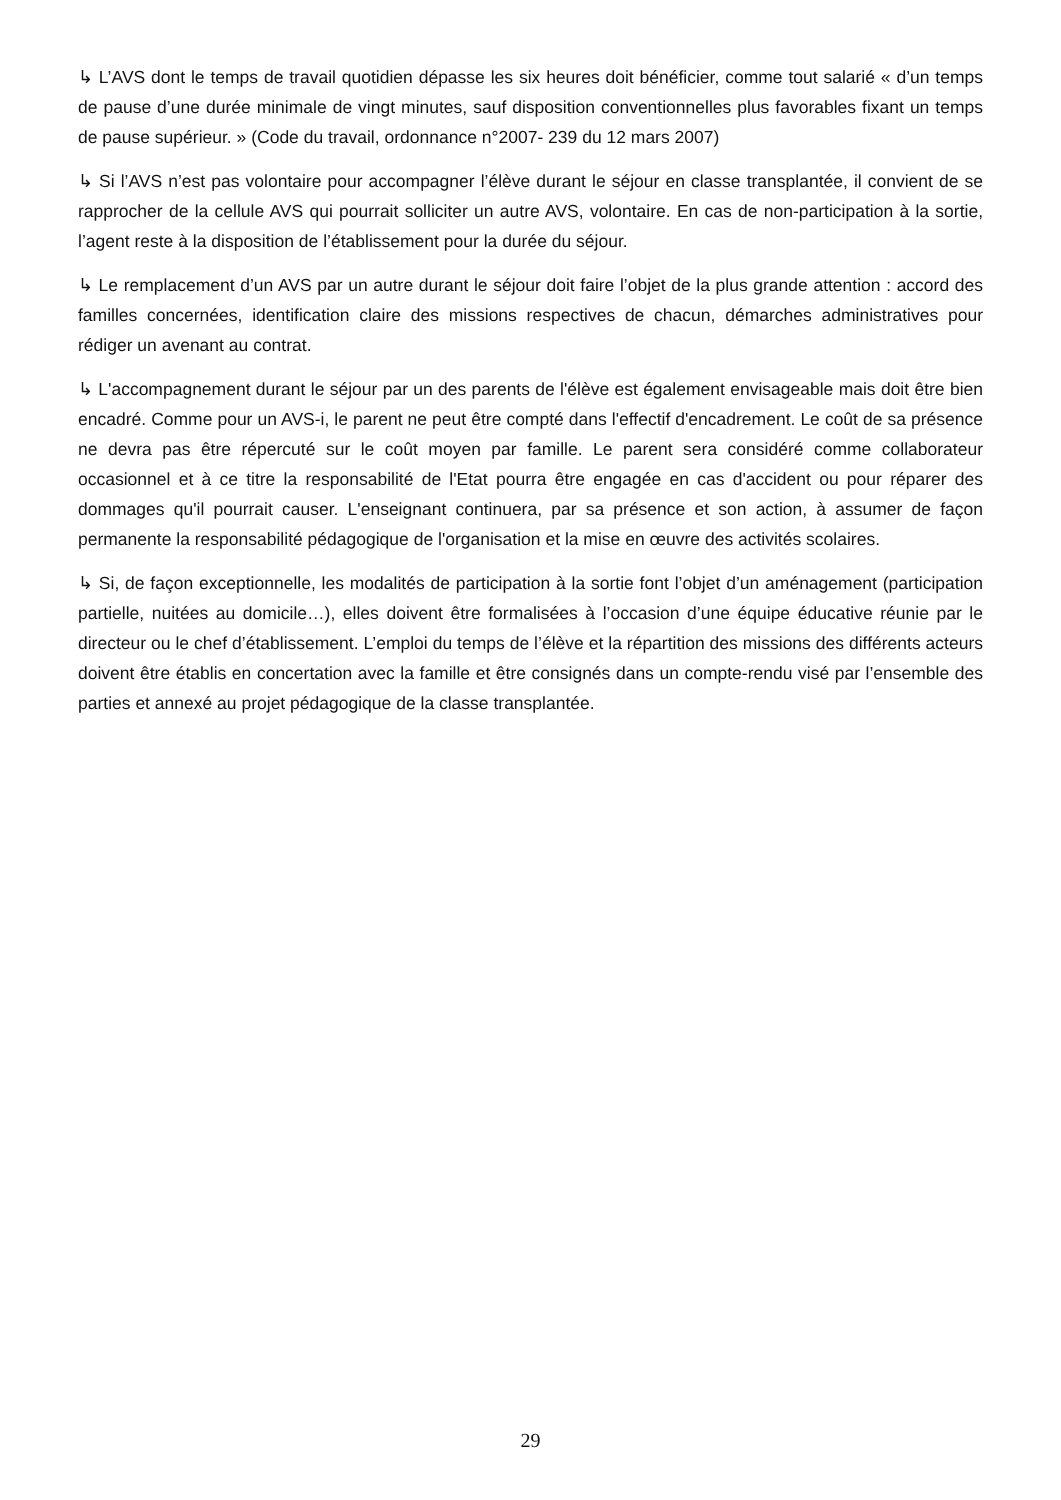↳ L’AVS dont le temps de travail quotidien dépasse les six heures doit bénéficier, comme tout salarié « d’un temps de pause d’une durée minimale de vingt minutes, sauf disposition conventionnelles plus favorables fixant un temps de pause supérieur. » (Code du travail, ordonnance n°2007- 239 du 12 mars 2007)
↳ Si l’AVS n’est pas volontaire pour accompagner l’élève durant le séjour en classe transplantée, il convient de se rapprocher de la cellule AVS qui pourrait solliciter un autre AVS, volontaire. En cas de non-participation à la sortie, l’agent reste à la disposition de l’établissement pour la durée du séjour.
↳ Le remplacement d’un AVS par un autre durant le séjour doit faire l’objet de la plus grande attention : accord des familles concernées, identification claire des missions respectives de chacun, démarches administratives pour rédiger un avenant au contrat.
↳ L'accompagnement durant le séjour par un des parents de l'élève est également envisageable mais doit être bien encadré. Comme pour un AVS-i, le parent ne peut être compté dans l'effectif d'encadrement. Le coût de sa présence ne devra pas être répercuté sur le coût moyen par famille. Le parent sera considéré comme collaborateur occasionnel et à ce titre la responsabilité de l'Etat pourra être engagée en cas d'accident ou pour réparer des dommages qu'il pourrait causer. L'enseignant continuera, par sa présence et son action, à assumer de façon permanente la responsabilité pédagogique de l'organisation et la mise en œuvre des activités scolaires.
↳ Si, de façon exceptionnelle, les modalités de participation à la sortie font l’objet d’un aménagement (participation partielle, nuitées au domicile…), elles doivent être formalisées à l’occasion d’une équipe éducative réunie par le directeur ou le chef d’établissement. L’emploi du temps de l’élève et la répartition des missions des différents acteurs doivent être établis en concertation avec la famille et être consignés dans un compte-rendu visé par l’ensemble des parties et annexé au projet pédagogique de la classe transplantée.
29